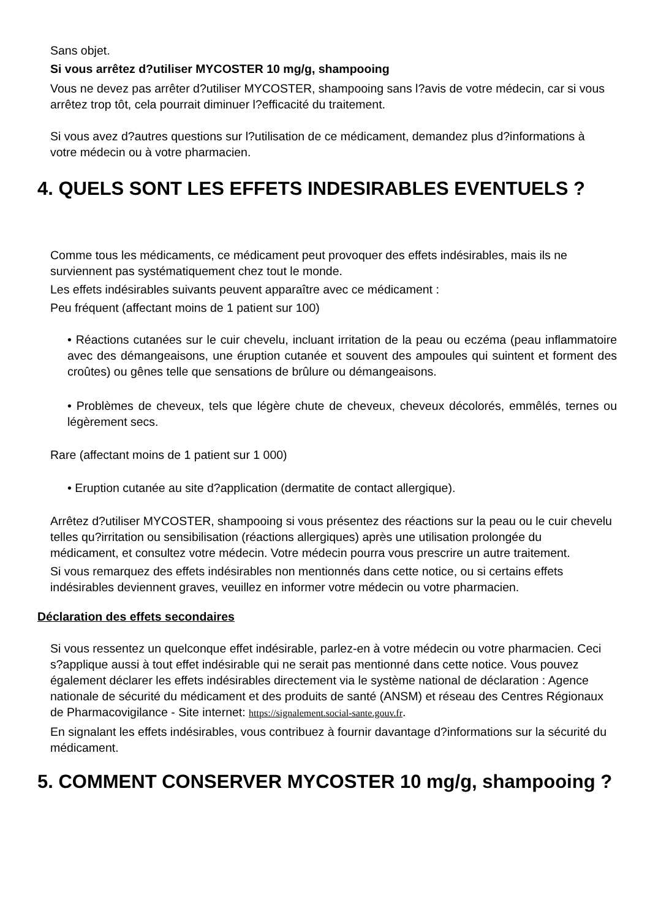Sans objet.
Si vous arrêtez d?utiliser MYCOSTER 10 mg/g, shampooing
Vous ne devez pas arrêter d?utiliser MYCOSTER, shampooing sans l?avis de votre médecin, car si vous arrêtez trop tôt, cela pourrait diminuer l?efficacité du traitement.
Si vous avez d?autres questions sur l?utilisation de ce médicament, demandez plus d?informations à votre médecin ou à votre pharmacien.
4. QUELS SONT LES EFFETS INDESIRABLES EVENTUELS ?
Comme tous les médicaments, ce médicament peut provoquer des effets indésirables, mais ils ne surviennent pas systématiquement chez tout le monde.
Les effets indésirables suivants peuvent apparaître avec ce médicament :
Peu fréquent (affectant moins de 1 patient sur 100)
• Réactions cutanées sur le cuir chevelu, incluant irritation de la peau ou eczéma (peau inflammatoire avec des démangeaisons, une éruption cutanée et souvent des ampoules qui suintent et forment des croûtes) ou gênes telle que sensations de brûlure ou démangeaisons.
• Problèmes de cheveux, tels que légère chute de cheveux, cheveux décolorés, emmêlés, ternes ou légèrement secs.
Rare (affectant moins de 1 patient sur 1 000)
• Eruption cutanée au site d?application (dermatite de contact allergique).
Arrêtez d?utiliser MYCOSTER, shampooing si vous présentez des réactions sur la peau ou le cuir chevelu telles qu?irritation ou sensibilisation (réactions allergiques) après une utilisation prolongée du médicament, et consultez votre médecin. Votre médecin pourra vous prescrire un autre traitement.
Si vous remarquez des effets indésirables non mentionnés dans cette notice, ou si certains effets indésirables deviennent graves, veuillez en informer votre médecin ou votre pharmacien.
Déclaration des effets secondaires
Si vous ressentez un quelconque effet indésirable, parlez-en à votre médecin ou votre pharmacien. Ceci s?applique aussi à tout effet indésirable qui ne serait pas mentionné dans cette notice. Vous pouvez également déclarer les effets indésirables directement via le système national de déclaration : Agence nationale de sécurité du médicament et des produits de santé (ANSM) et réseau des Centres Régionaux de Pharmacovigilance - Site internet: https://signalement.social-sante.gouv.fr.
En signalant les effets indésirables, vous contribuez à fournir davantage d?informations sur la sécurité du médicament.
5. COMMENT CONSERVER MYCOSTER 10 mg/g, shampooing ?